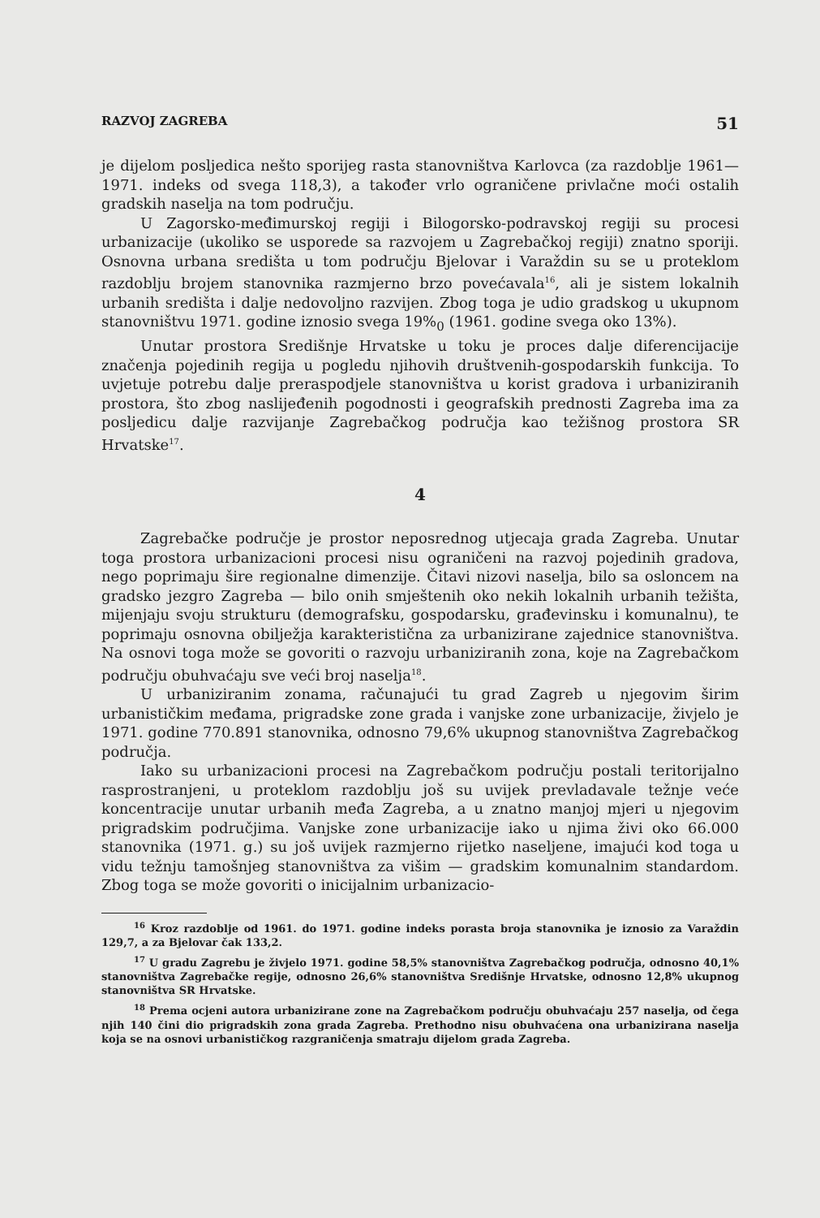RAZVOJ ZAGREBA 51
je dijelom posljedica nešto sporijeg rasta stanovništva Karlovca (za razdoblje 1961—1971. indeks od svega 118,3), a također vrlo ograničene privlačne moći ostalih gradskih naselja na tom području.
U Zagorsko-međimurskoj regiji i Bilogorsko-podravskoj regiji su procesi urbanizacije (ukoliko se usporede sa razvojem u Zagrebačkoj regiji) znatno sporiji. Osnovna urbana središta u tom području Bjelovar i Varaždin su se u proteklom razdoblju brojem stanovnika razmjerno brzo povećavala<sup>16</sup>, ali je sistem lokalnih urbanih središta i dalje nedovoljno razvijen. Zbog toga je udio gradskog u ukupnom stanovništvu 1971. godine iznosio svega 19%<sub>0</sub> (1961. godine svega oko 13%).
Unutar prostora Središnje Hrvatske u toku je proces dalje diferencijacije značenja pojedinih regija u pogledu njihovih društvenih-gospodarskih funkcija. To uvjetuje potrebu dalje preraspodjele stanovništva u korist gradova i urbaniziranih prostora, što zbog naslijeđenih pogodnosti i geografskih prednosti Zagreba ima za posljedicu dalje razvijanje Zagrebačkog područja kao težišnog prostora SR Hrvatske<sup>17</sup>.
4
Zagrebačke područje je prostor neposrednog utjecaja grada Zagreba. Unutar toga prostora urbanizacioni procesi nisu ograničeni na razvoj pojedinih gradova, nego poprimaju šire regionalne dimenzije. Čitavi nizovi naselja, bilo sa osloncem na gradsko jezgro Zagreba — bilo onih smještenih oko nekih lokalnih urbanih težišta, mijenjaju svoju strukturu (demografsku, gospodarsku, građevinsku i komunalnu), te poprimaju osnovna obilježja karakteristična za urbanizirane zajednice stanovništva. Na osnovi toga može se govoriti o razvoju urbaniziranih zona, koje na Zagrebačkom području obuhvaćaju sve veći broj naselja<sup>18</sup>.
U urbaniziranim zonama, računajući tu grad Zagreb u njegovim širim urbanističkim međama, prigradske zone grada i vanjske zone urbanizacije, živjelo je 1971. godine 770.891 stanovnika, odnosno 79,6% ukupnog stanovništva Zagrebačkog područja.
Iako su urbanizacioni procesi na Zagrebačkom području postali teritorijalno rasprostranjeni, u proteklom razdoblju još su uvijek prevladavale težnje veće koncentracije unutar urbanih međa Zagreba, a u znatno manjoj mjeri u njegovim prigradskim područjima. Vanjske zone urbanizacije iako u njima živi oko 66.000 stanovnika (1971. g.) su još uvijek razmjerno rijetko naseljene, imajući kod toga u vidu težnju tamošnjeg stanovništva za višim — gradskim komunalnim standardom. Zbog toga se može govoriti o inicijalnim urbanizacio-
<sup>16</sup> Kroz razdoblje od 1961. do 1971. godine indeks porasta broja stanovnika je iznosio za Varaždin 129,7, a za Bjelovar čak 133,2.
<sup>17</sup> U gradu Zagrebu je živjelo 1971. godine 58,5% stanovništva Zagrebačkog područja, odnosno 40,1% stanovništva Zagrebačke regije, odnosno 26,6% stanovništva Središnje Hrvatske, odnosno 12,8% ukupnog stanovništva SR Hrvatske.
<sup>18</sup> Prema ocjeni autora urbanizirane zone na Zagrebačkom području obuhvaćaju 257 naselja, od čega njih 140 čini dio prigradskih zona grada Zagreba. Prethodno nisu obuhvaćena ona urbanizirana naselja koja se na osnovi urbanističkog razgraničenja smatraju dijelom grada Zagreba.